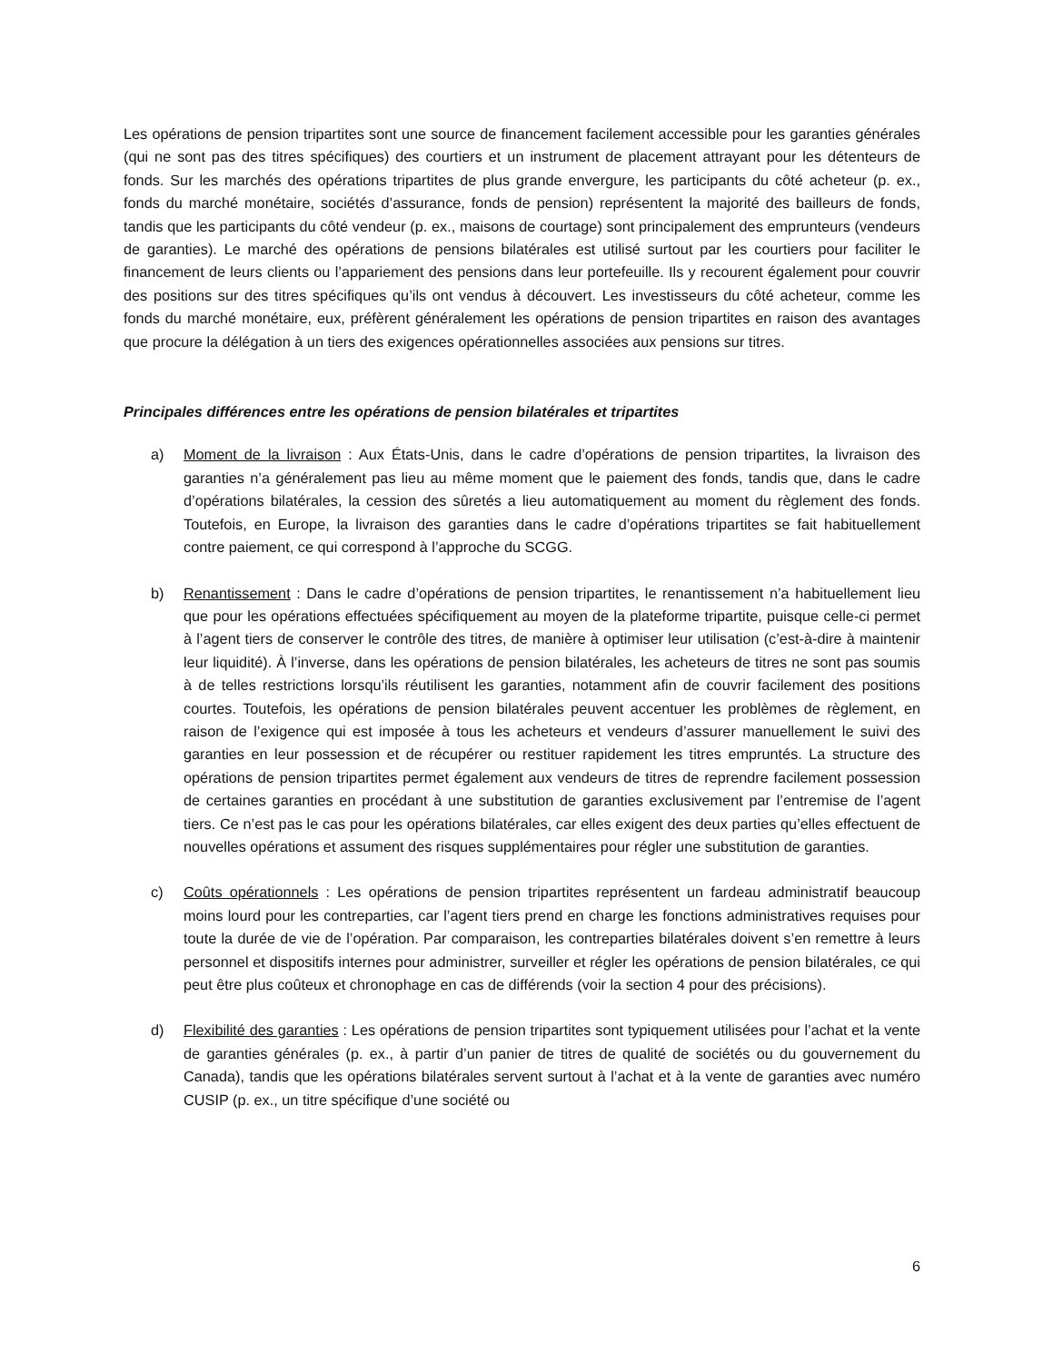Les opérations de pension tripartites sont une source de financement facilement accessible pour les garanties générales (qui ne sont pas des titres spécifiques) des courtiers et un instrument de placement attrayant pour les détenteurs de fonds. Sur les marchés des opérations tripartites de plus grande envergure, les participants du côté acheteur (p. ex., fonds du marché monétaire, sociétés d’assurance, fonds de pension) représentent la majorité des bailleurs de fonds, tandis que les participants du côté vendeur (p. ex., maisons de courtage) sont principalement des emprunteurs (vendeurs de garanties). Le marché des opérations de pensions bilatérales est utilisé surtout par les courtiers pour faciliter le financement de leurs clients ou l’appariement des pensions dans leur portefeuille. Ils y recourent également pour couvrir des positions sur des titres spécifiques qu’ils ont vendus à découvert. Les investisseurs du côté acheteur, comme les fonds du marché monétaire, eux, préfèrent généralement les opérations de pension tripartites en raison des avantages que procure la délégation à un tiers des exigences opérationnelles associées aux pensions sur titres.
Principales différences entre les opérations de pension bilatérales et tripartites
a) Moment de la livraison : Aux États-Unis, dans le cadre d’opérations de pension tripartites, la livraison des garanties n’a généralement pas lieu au même moment que le paiement des fonds, tandis que, dans le cadre d’opérations bilatérales, la cession des sûretés a lieu automatiquement au moment du règlement des fonds. Toutefois, en Europe, la livraison des garanties dans le cadre d’opérations tripartites se fait habituellement contre paiement, ce qui correspond à l’approche du SCGG.
b) Renantissement : Dans le cadre d’opérations de pension tripartites, le renantissement n’a habituellement lieu que pour les opérations effectuées spécifiquement au moyen de la plateforme tripartite, puisque celle-ci permet à l’agent tiers de conserver le contrôle des titres, de manière à optimiser leur utilisation (c’est-à-dire à maintenir leur liquidité). À l’inverse, dans les opérations de pension bilatérales, les acheteurs de titres ne sont pas soumis à de telles restrictions lorsqu’ils réutilisent les garanties, notamment afin de couvrir facilement des positions courtes. Toutefois, les opérations de pension bilatérales peuvent accentuer les problèmes de règlement, en raison de l’exigence qui est imposée à tous les acheteurs et vendeurs d’assurer manuellement le suivi des garanties en leur possession et de récupérer ou restituer rapidement les titres empruntés. La structure des opérations de pension tripartites permet également aux vendeurs de titres de reprendre facilement possession de certaines garanties en procédant à une substitution de garanties exclusivement par l’entremise de l’agent tiers. Ce n’est pas le cas pour les opérations bilatérales, car elles exigent des deux parties qu’elles effectuent de nouvelles opérations et assument des risques supplémentaires pour régler une substitution de garanties.
c) Coûts opérationnels : Les opérations de pension tripartites représentent un fardeau administratif beaucoup moins lourd pour les contreparties, car l’agent tiers prend en charge les fonctions administratives requises pour toute la durée de vie de l’opération. Par comparaison, les contreparties bilatérales doivent s’en remettre à leurs personnel et dispositifs internes pour administrer, surveiller et régler les opérations de pension bilatérales, ce qui peut être plus coûteux et chronophage en cas de différends (voir la section 4 pour des précisions).
d) Flexibilité des garanties : Les opérations de pension tripartites sont typiquement utilisées pour l’achat et la vente de garanties générales (p. ex., à partir d’un panier de titres de qualité de sociétés ou du gouvernement du Canada), tandis que les opérations bilatérales servent surtout à l’achat et à la vente de garanties avec numéro CUSIP (p. ex., un titre spécifique d’une société ou
6